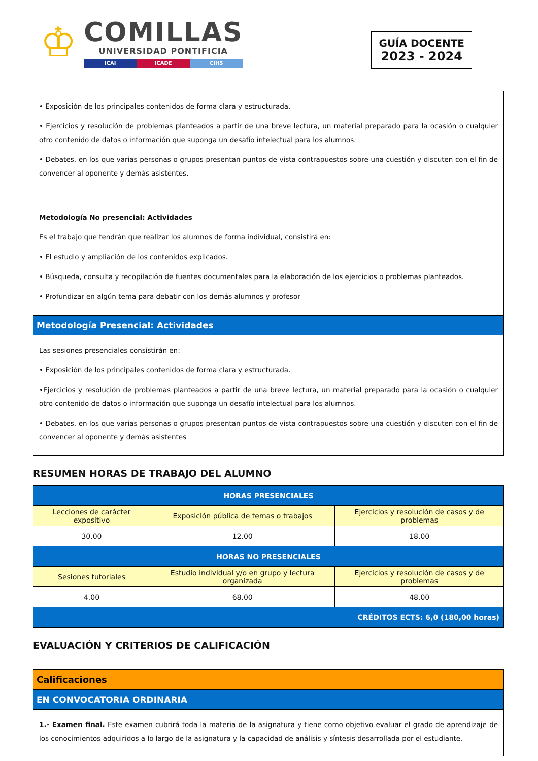♔
COMILLAS
UNIVERSIDAD PONTIFICIA
ICAI ICADE CIHS
GUÍA DOCENTE
2023 - 2024
• Exposición de los principales contenidos de forma clara y estructurada.
• Ejercicios y resolución de problemas planteados a partir de una breve lectura, un material preparado para la ocasión o cualquier otro contenido de datos o información que suponga un desafío intelectual para los alumnos.
• Debates, en los que varias personas o grupos presentan puntos de vista contrapuestos sobre una cuestión y discuten con el fin de convencer al oponente y demás asistentes.
Metodología No presencial: Actividades
Es el trabajo que tendrán que realizar los alumnos de forma individual, consistirá en:
• El estudio y ampliación de los contenidos explicados.
• Búsqueda, consulta y recopilación de fuentes documentales para la elaboración de los ejercicios o problemas planteados.
• Profundizar en algún tema para debatir con los demás alumnos y profesor
Metodología Presencial: Actividades
Las sesiones presenciales consistirán en:
• Exposición de los principales contenidos de forma clara y estructurada.
•Ejercicios y resolución de problemas planteados a partir de una breve lectura, un material preparado para la ocasión o cualquier otro contenido de datos o información que suponga un desafío intelectual para los alumnos.
• Debates, en los que varias personas o grupos presentan puntos de vista contrapuestos sobre una cuestión y discuten con el fin de convencer al oponente y demás asistentes
RESUMEN HORAS DE TRABAJO DEL ALUMNO
| HORAS PRESENCIALES | | |
| --- | --- | --- |
| Lecciones de carácter expositivo | Exposición pública de temas o trabajos | Ejercicios y resolución de casos y de problemas |
| 30.00 | 12.00 | 18.00 |
| HORAS NO PRESENCIALES | | |
| Sesiones tutoriales | Estudio individual y/o en grupo y lectura organizada | Ejercicios y resolución de casos y de problemas |
| 4.00 | 68.00 | 48.00 |
| CRÉDITOS ECTS: 6,0 (180,00 horas) | | |
EVALUACIÓN Y CRITERIOS DE CALIFICACIÓN
Calificaciones
EN CONVOCATORIA ORDINARIA
1.- Examen final. Este examen cubrirá toda la materia de la asignatura y tiene como objetivo evaluar el grado de aprendizaje de los conocimientos adquiridos a lo largo de la asignatura y la capacidad de análisis y síntesis desarrollada por el estudiante.